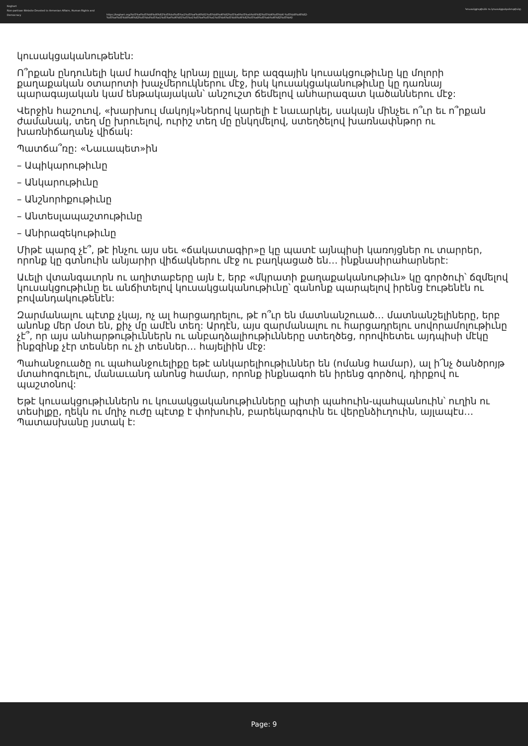Keghart
Non-partisan Website Devoted to Armenian Affairs, Human Rights and Democracy
https://keghart.org/%d5%af%d5%b8%d6%82%d5%bd%d5%a1%d5%af%d6%81%d5%b8%d6%82%d5%a9%d5%ab%d6%82%d5%b6%d5%b6-%d5%b8%d6%82-%d5%af%d5%b8%d6%82%d5%bd%d5%a1%d5%af%d6%81%d5%a1%d5%af%d5%a1%d5%b6%d5%b8%d6%82%d5%a9%d5%ab%d6%82%d5%b6/
Կուսակցութիւնն ու կուսակցականութիւնը
կուսակցականութենէն:
Ո՞րքան ընդունելի կամ համոզիչ կրնայ ըլլալ, երբ ազգային կուսակցութիւնը կը մոլորի քաղաքական օտարոտի խաչմերուկներու մէջ, իսկ կուսակցականութիւնը կը դառնայ պարագայական կամ ենթակայական՝ անշուշտ ճեմելով անհարազատ կածաններու մէջ:
Վերջին հաշուով, «խարխուլ մակոյկ»ներով կարելի է նաւարկել, սակայն մինչեւ ո՞ւր եւ ո՞րքան ժամանակ, տեղ մը խրուելով, ուրիշ տեղ մը ընկղմելով, ստեղծելով խառնափնթոր ու խառնիճաղանչ վիճակ:
Պատճա՞ռը: «Նաւապետ»ին
– Ապիկարութիւնը
– Անկարութիւնը
– Անշնորհքութիւնը
– Անտեսլապաշտութիւնը
– Անիրազեկութիւնը
Միթէ պարզ չէ՞, թէ ինչու այս սեւ «ճակատագիր»ը կը պատէ այնպիսի կառոյցներ ու տարրեր, որոնք կը գտնուին անյարիր վիճակներու մէջ ու բաղկացած են… ինքնասիրահարներէ:
Աւելի վտանգաւորն ու աղիտաբերը այն է, երբ «մկրատի քաղաքականութիւն» կը գործուի՝ ճզմելով կուսակցութիւնը եւ անճիտելով կուսակցականութիւնը՝ զանոնք պարպելով իրենց էութենէն ու բովանդակութենէն:
Զարմանալու պէտք չկայ, ոչ ալ հարցադրելու, թէ ո՞ւր են մատնանշուած… մատնանշելիները, երբ անոնք մեր մօտ են, քիչ մը ամէն տեղ: Արդէն, այս զարմանալու ու հարցադրելու սովորամոլութիւնը չէ՞, որ այս անհարթութիւններն ու անբաղձալիութիւնները ստեղծեց, որովհետեւ այդպիսի մէկը ինքզինք չէր տեսներ ու չի տեսներ… հայելիին մէջ:
Պահանջուածը ու պահանջուելիքը եթէ անկարելիութիւններ են (ոմանց համար), ալ ի՜նչ ծանծրոյթ մտահոգուելու, մանաւանդ անոնց համար, որոնք ինքնագոհ են իրենց գործով, դիրքով ու պաշտօնով:
Եթէ կուսակցութիւններն ու կուսակցականութիւնները պիտի պահուին-պահպանուին՝ ուղին ու տեսիլքը, ղեկն ու մղիչ ուժը պէտք է փոխուին, բարեկարգուին եւ վերընձիւղուին, այլապէս… Պատասխանը յստակ է:
Page: 9